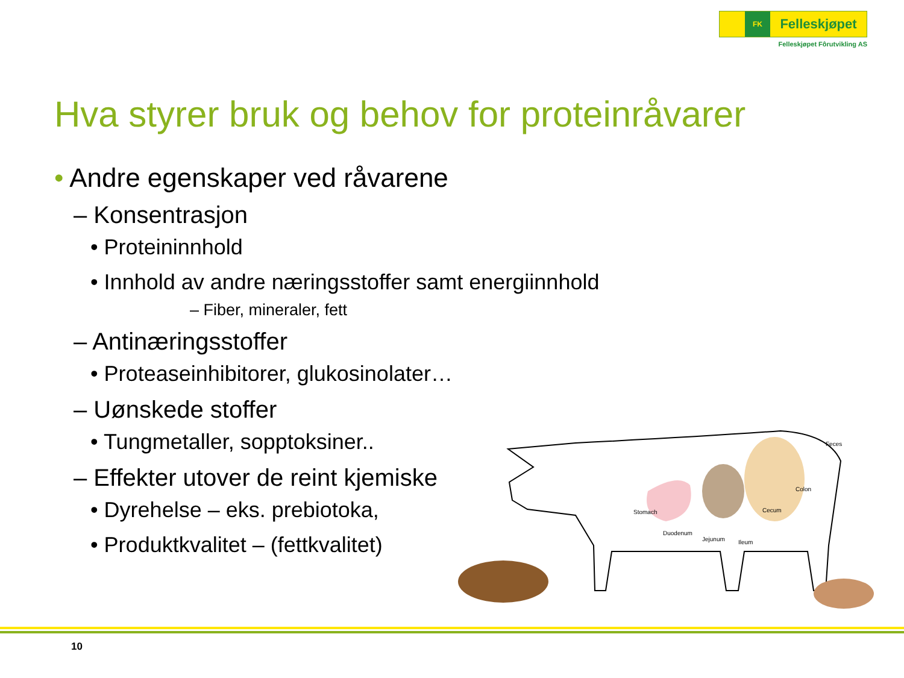FK
Felleskjøpet
Felleskjøpet Fôrutvikling AS
Hva styrer bruk og behov for proteinråvarer
• Andre egenskaper ved råvarene
– Konsentrasjon
• Proteininnhold
• Innhold av andre næringsstoffer samt energiinnhold
– Fiber, mineraler, fett
– Antinæringsstoffer
• Proteaseinhibitorer, glukosinolater…
– Uønskede stoffer
• Tungmetaller, sopptoksiner..
– Effekter utover de reint kjemiske
• Dyrehelse – eks. prebiotoka,
• Produktkvalitet – (fettkvalitet)
Stomach
Duodenum
Jejunum
Ileum
Cecum
Colon
Feces
10